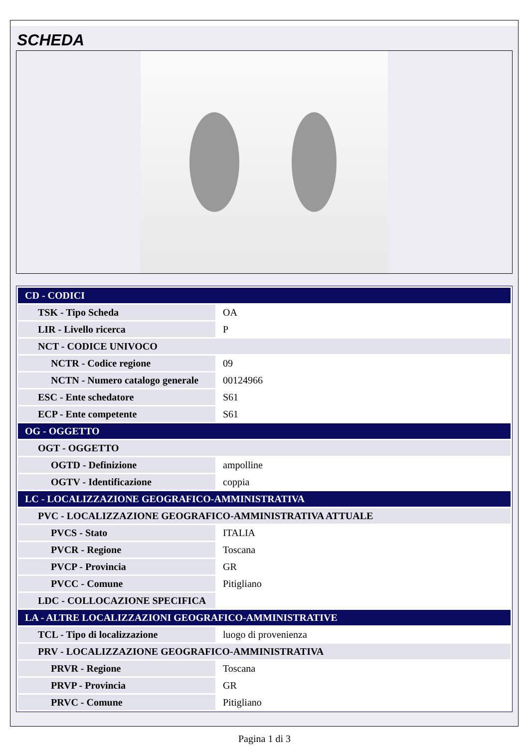SCHEDA
| CD - CODICI | |
| TSK - Tipo Scheda | OA |
| LIR - Livello ricerca | P |
| NCT - CODICE UNIVOCO | |
| NCTR - Codice regione | 09 |
| NCTN - Numero catalogo generale | 00124966 |
| ESC - Ente schedatore | S61 |
| ECP - Ente competente | S61 |
| OG - OGGETTO | |
| OGT - OGGETTO | |
| OGTD - Definizione | ampolline |
| OGTV - Identificazione | coppia |
| LC - LOCALIZZAZIONE GEOGRAFICO-AMMINISTRATIVA | |
| PVC - LOCALIZZAZIONE GEOGRAFICO-AMMINISTRATIVA ATTUALE | |
| PVCS - Stato | ITALIA |
| PVCR - Regione | Toscana |
| PVCP - Provincia | GR |
| PVCC - Comune | Pitigliano |
| LDC - COLLOCAZIONE SPECIFICA | |
| LA - ALTRE LOCALIZZAZIONI GEOGRAFICO-AMMINISTRATIVE | |
| TCL - Tipo di localizzazione | luogo di provenienza |
| PRV - LOCALIZZAZIONE GEOGRAFICO-AMMINISTRATIVA | |
| PRVR - Regione | Toscana |
| PRVP - Provincia | GR |
| PRVC - Comune | Pitigliano |
Pagina 1 di 3